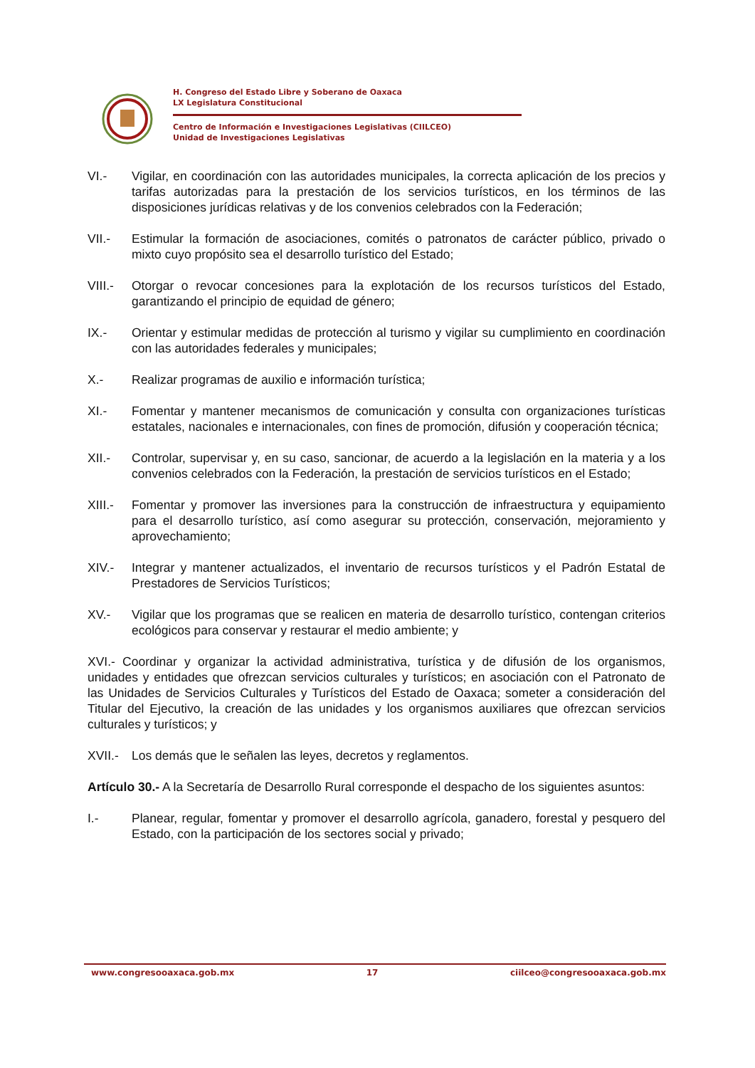H. Congreso del Estado Libre y Soberano de Oaxaca
LX Legislatura Constitucional
Centro de Información e Investigaciones Legislativas (CIILCEO)
Unidad de Investigaciones Legislativas
VI.- Vigilar, en coordinación con las autoridades municipales, la correcta aplicación de los precios y tarifas autorizadas para la prestación de los servicios turísticos, en los términos de las disposiciones jurídicas relativas y de los convenios celebrados con la Federación;
VII.- Estimular la formación de asociaciones, comités o patronatos de carácter público, privado o mixto cuyo propósito sea el desarrollo turístico del Estado;
VIII.-
Otorgar o revocar concesiones para la explotación de los recursos turísticos del Estado, garantizando el principio de equidad de género;
IX.- Orientar y estimular medidas de protección al turismo y vigilar su cumplimiento en coordinación con las autoridades federales y municipales;
X.- Realizar programas de auxilio e información turística;
XI.- Fomentar y mantener mecanismos de comunicación y consulta con organizaciones turísticas estatales, nacionales e internacionales, con fines de promoción, difusión y cooperación técnica;
XII.- Controlar, supervisar y, en su caso, sancionar, de acuerdo a la legislación en la materia y a los convenios celebrados con la Federación, la prestación de servicios turísticos en el Estado;
XIII.-
Fomentar y promover las inversiones para la construcción de infraestructura y equipamiento para el desarrollo turístico, así como asegurar su protección, conservación, mejoramiento y aprovechamiento;
XIV.- Integrar y mantener actualizados, el inventario de recursos turísticos y el Padrón Estatal de Prestadores de Servicios Turísticos;
XV.- Vigilar que los programas que se realicen en materia de desarrollo turístico, contengan criterios ecológicos para conservar y restaurar el medio ambiente; y
XVI.- Coordinar y organizar la actividad administrativa, turística y de difusión de los organismos, unidades y entidades que ofrezcan servicios culturales y turísticos; en asociación con el Patronato de las Unidades de Servicios Culturales y Turísticos del Estado de Oaxaca; someter a consideración del Titular del Ejecutivo, la creación de las unidades y los organismos auxiliares que ofrezcan servicios culturales y turísticos; y
XVII.-
Los demás que le señalen las leyes, decretos y reglamentos.
Artículo 30.- A la Secretaría de Desarrollo Rural corresponde el despacho de los siguientes asuntos:
I.- Planear, regular, fomentar y promover el desarrollo agrícola, ganadero, forestal y pesquero del Estado, con la participación de los sectores social y privado;
www.congresooaxaca.gob.mx 17 ciilceo@congresooaxaca.gob.mx